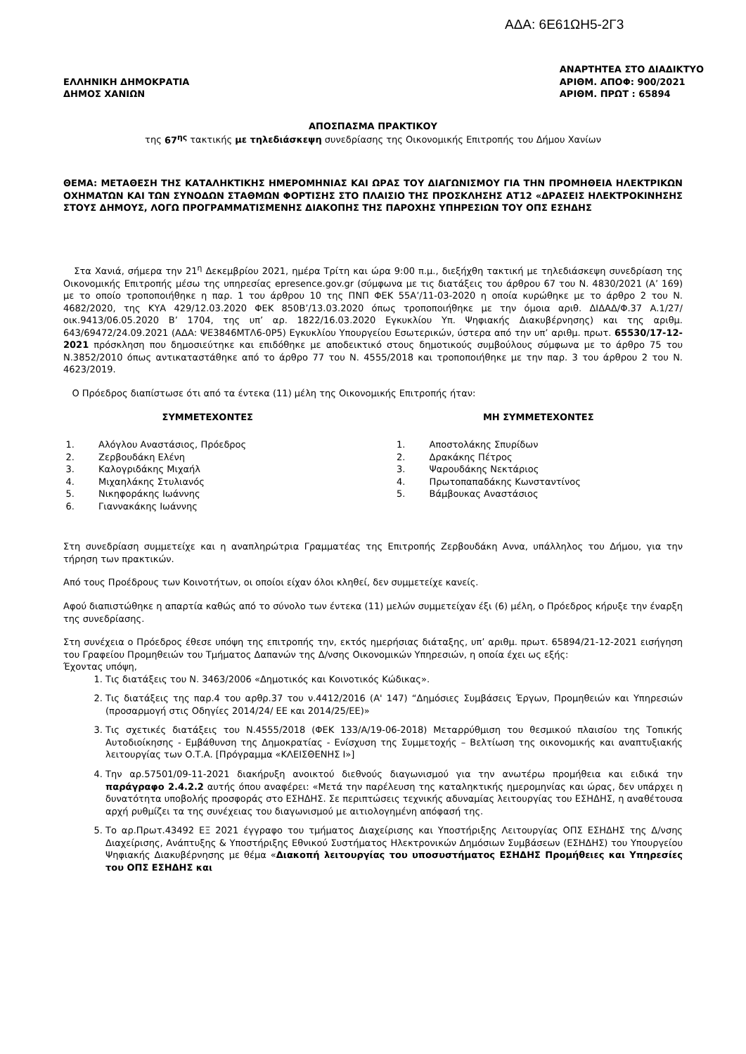ΑΔΑ: 6Ε61ΩΗ5-2Γ3
ΕΛΛΗΝΙΚΗ ΔΗΜΟΚΡΑΤΙΑ
ΔΗΜΟΣ ΧΑΝΙΩΝ
ΑΝΑΡΤΗΤΕΑ ΣΤΟ ΔΙΑΔΙΚΤΥΟ
ΑΡΙΘΜ. ΑΠΟΦ: 900/2021
ΑΡΙΘΜ. ΠΡΩΤ : 65894
ΑΠΟΣΠΑΣΜΑ ΠΡΑΚΤΙΚΟΥ
της 67<sup>ης</sup> τακτικής με τηλεδιάσκεψη συνεδρίασης της Οικονομικής Επιτροπής του Δήμου Χανίων
ΘΕΜΑ: ΜΕΤΑΘΕΣΗ ΤΗΣ ΚΑΤΑΛΗΚΤΙΚΗΣ ΗΜΕΡΟΜΗΝΙΑΣ ΚΑΙ ΩΡΑΣ ΤΟΥ ΔΙΑΓΩΝΙΣΜΟΥ ΓΙΑ ΤΗΝ ΠΡΟΜΗΘΕΙΑ ΗΛΕΚΤΡΙΚΩΝ ΟΧΗΜΑΤΩΝ ΚΑΙ ΤΩΝ ΣΥΝΟΔΩΝ ΣΤΑΘΜΩΝ ΦΟΡΤΙΣΗΣ ΣΤΟ ΠΛΑΙΣΙΟ ΤΗΣ ΠΡΟΣΚΛΗΣΗΣ ΑΤ12 «ΔΡΑΣΕΙΣ ΗΛΕΚΤΡΟΚΙΝΗΣΗΣ ΣΤΟΥΣ ΔΗΜΟΥΣ, ΛΟΓΩ ΠΡΟΓΡΑΜΜΑΤΙΣΜΕΝΗΣ ΔΙΑΚΟΠΗΣ ΤΗΣ ΠΑΡΟΧΗΣ ΥΠΗΡΕΣΙΩΝ ΤΟΥ ΟΠΣ ΕΣΗΔΗΣ
Στα Χανιά, σήμερα την 21<sup>η</sup> Δεκεμβρίου 2021, ημέρα Τρίτη και ώρα 9:00 π.μ., διεξήχθη τακτική με τηλεδιάσκεψη συνεδρίαση της Οικονομικής Επιτροπής μέσω της υπηρεσίας epresence.gov.gr (σύμφωνα με τις διατάξεις του άρθρου 67 του Ν. 4830/2021 (Α’ 169) με το οποίο τροποποιήθηκε η παρ. 1 του άρθρου 10 της ΠΝΠ ΦΕΚ 55Α’/11-03-2020 η οποία κυρώθηκε με το άρθρο 2 του Ν. 4682/2020, της ΚΥΑ 429/12.03.2020 ΦΕΚ 850Β’/13.03.2020 όπως τροποποιήθηκε με την όμοια αριθ. ΔΙΔΑΔ/Φ.37 Α.1/27/οικ.9413/06.05.2020 Β’ 1704, της υπ’ αρ. 1822/16.03.2020 Εγκυκλίου Υπ. Ψηφιακής Διακυβέρνησης) και της αριθμ. 643/69472/24.09.2021 (ΑΔΑ: ΨΕ3846ΜΤΛ6-0Ρ5) Εγκυκλίου Υπουργείου Εσωτερικών, ύστερα από την υπ’ αριθμ. πρωτ. 65530/17-12-2021 πρόσκληση που δημοσιεύτηκε και επιδόθηκε με αποδεικτικό στους δημοτικούς συμβούλους σύμφωνα με το άρθρο 75 του Ν.3852/2010 όπως αντικαταστάθηκε από το άρθρο 77 του Ν. 4555/2018 και τροποποιήθηκε με την παρ. 3 του άρθρου 2 του Ν. 4623/2019.
Ο Πρόεδρος διαπίστωσε ότι από τα έντεκα (11) μέλη της Οικονομικής Επιτροπής ήταν:
ΣΥΜΜΕΤΕΧΟΝΤΕΣ
1. Αλόγλου Αναστάσιος, Πρόεδρος
2. Ζερβουδάκη Ελένη
3. Καλογριδάκης Μιχαήλ
4. Μιχαηλάκης Στυλιανός
5. Νικηφοράκης Ιωάννης
6. Γιαννακάκης Ιωάννης
ΜΗ ΣΥΜΜΕΤΕΧΟΝΤΕΣ
1. Αποστολάκης Σπυρίδων
2. Δρακάκης Πέτρος
3. Ψαρουδάκης Νεκτάριος
4. Πρωτοπαπαδάκης Κωνσταντίνος
5. Βάμβουκας Αναστάσιος
Στη συνεδρίαση συμμετείχε και η αναπληρώτρια Γραμματέας της Επιτροπής Ζερβουδάκη Αννα, υπάλληλος του Δήμου, για την τήρηση των πρακτικών.
Από τους Προέδρους των Κοινοτήτων, οι οποίοι είχαν όλοι κληθεί, δεν συμμετείχε κανείς.
Αφού διαπιστώθηκε η απαρτία καθώς από το σύνολο των έντεκα (11) μελών συμμετείχαν έξι (6) μέλη, ο Πρόεδρος κήρυξε την έναρξη της συνεδρίασης.
Στη συνέχεια ο Πρόεδρος έθεσε υπόψη της επιτροπής την, εκτός ημερήσιας διάταξης, υπ’ αριθμ. πρωτ. 65894/21-12-2021 εισήγηση του Γραφείου Προμηθειών του Τμήματος Δαπανών της Δ/νσης Οικονομικών Υπηρεσιών, η οποία έχει ως εξής:
Έχοντας υπόψη,
1. Τις διατάξεις του Ν. 3463/2006 «Δημοτικός και Κοινοτικός Κώδικας».
2. Τις διατάξεις της παρ.4 του αρθρ.37 του ν.4412/2016 (Α' 147) “Δημόσιες Συμβάσεις Έργων, Προμηθειών και Υπηρεσιών (προσαρμογή στις Οδηγίες 2014/24/ ΕΕ και 2014/25/ΕΕ)»
3. Τις σχετικές διατάξεις του Ν.4555/2018 (ΦΕΚ 133/Α/19-06-2018) Μεταρρύθμιση του θεσμικού πλαισίου της Τοπικής Αυτοδιοίκησης - Εμβάθυνση της Δημοκρατίας - Ενίσχυση της Συμμετοχής – Βελτίωση της οικονομικής και αναπτυξιακής λειτουργίας των Ο.Τ.Α. [Πρόγραμμα «ΚΛΕΙΣΘΕΝΗΣ Ι»]
4. Την αρ.57501/09-11-2021 διακήρυξη ανοικτού διεθνούς διαγωνισμού για την ανωτέρω προμήθεια και ειδικά την παράγραφο 2.4.2.2 αυτής όπου αναφέρει: «Μετά την παρέλευση της καταληκτικής ημερομηνίας και ώρας, δεν υπάρχει η δυνατότητα υποβολής προσφοράς στο ΕΣΗΔΗΣ. Σε περιπτώσεις τεχνικής αδυναμίας λειτουργίας του ΕΣΗΔΗΣ, η αναθέτουσα αρχή ρυθμίζει τα της συνέχειας του διαγωνισμού με αιτιολογημένη απόφασή της.
5. Το αρ.Πρωτ.43492 ΕΞ 2021 έγγραφο του τμήματος Διαχείρισης και Υποστήριξης Λειτουργίας ΟΠΣ ΕΣΗΔΗΣ της Δ/νσης Διαχείρισης, Ανάπτυξης & Υποστήριξης Εθνικού Συστήματος Ηλεκτρονικών Δημόσιων Συμβάσεων (ΕΣΗΔΗΣ) του Υπουργείου Ψηφιακής Διακυβέρνησης με θέμα «Διακοπή λειτουργίας του υποσυστήματος ΕΣΗΔΗΣ Προμήθειες και Υπηρεσίες του ΟΠΣ ΕΣΗΔΗΣ και